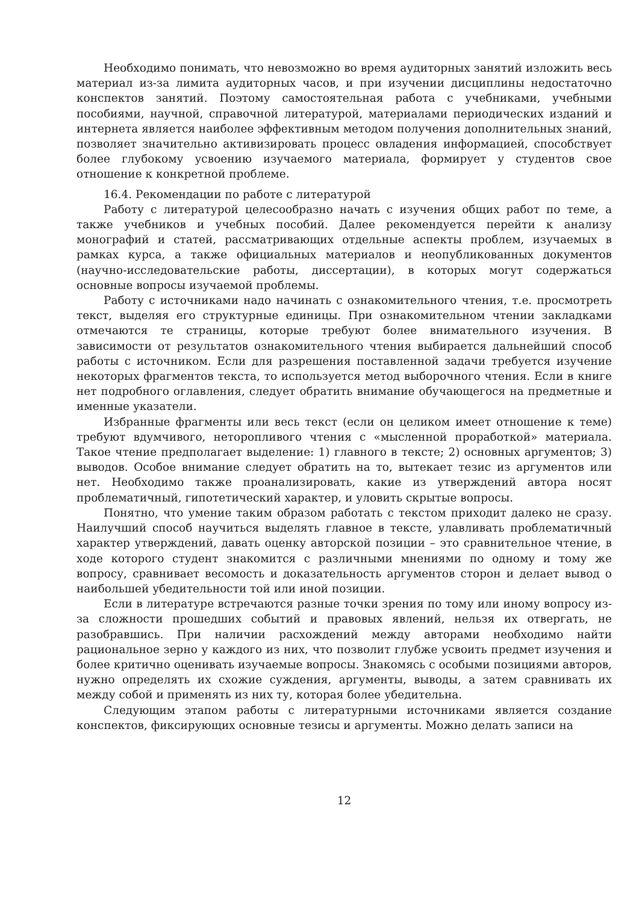Необходимо понимать, что невозможно во время аудиторных занятий изложить весь материал из-за лимита аудиторных часов, и при изучении дисциплины недостаточно конспектов занятий. Поэтому самостоятельная работа с учебниками, учебными пособиями, научной, справочной литературой, материалами периодических изданий и интернета является наиболее эффективным методом получения дополнительных знаний, позволяет значительно активизировать процесс овладения информацией, способствует более глубокому усвоению изучаемого материала, формирует у студентов свое отношение к конкретной проблеме.
16.4. Рекомендации по работе с литературой
Работу с литературой целесообразно начать с изучения общих работ по теме, а также учебников и учебных пособий. Далее рекомендуется перейти к анализу монографий и статей, рассматривающих отдельные аспекты проблем, изучаемых в рамках курса, а также официальных материалов и неопубликованных документов (научно-исследовательские работы, диссертации), в которых могут содержаться основные вопросы изучаемой проблемы.
Работу с источниками надо начинать с ознакомительного чтения, т.е. просмотреть текст, выделяя его структурные единицы. При ознакомительном чтении закладками отмечаются те страницы, которые требуют более внимательного изучения. В зависимости от результатов ознакомительного чтения выбирается дальнейший способ работы с источником. Если для разрешения поставленной задачи требуется изучение некоторых фрагментов текста, то используется метод выборочного чтения. Если в книге нет подробного оглавления, следует обратить внимание обучающегося на предметные и именные указатели.
Избранные фрагменты или весь текст (если он целиком имеет отношение к теме) требуют вдумчивого, неторопливого чтения с «мысленной проработкой» материала. Такое чтение предполагает выделение: 1) главного в тексте; 2) основных аргументов; 3) выводов. Особое внимание следует обратить на то, вытекает тезис из аргументов или нет. Необходимо также проанализировать, какие из утверждений автора носят проблематичный, гипотетический характер, и уловить скрытые вопросы.
Понятно, что умение таким образом работать с текстом приходит далеко не сразу. Наилучший способ научиться выделять главное в тексте, улавливать проблематичный характер утверждений, давать оценку авторской позиции – это сравнительное чтение, в ходе которого студент знакомится с различными мнениями по одному и тому же вопросу, сравнивает весомость и доказательность аргументов сторон и делает вывод о наибольшей убедительности той или иной позиции.
Если в литературе встречаются разные точки зрения по тому или иному вопросу из-за сложности прошедших событий и правовых явлений, нельзя их отвергать, не разобравшись. При наличии расхождений между авторами необходимо найти рациональное зерно у каждого из них, что позволит глубже усвоить предмет изучения и более критично оценивать изучаемые вопросы. Знакомясь с особыми позициями авторов, нужно определять их схожие суждения, аргументы, выводы, а затем сравнивать их между собой и применять из них ту, которая более убедительна.
Следующим этапом работы с литературными источниками является создание конспектов, фиксирующих основные тезисы и аргументы. Можно делать записи на
12